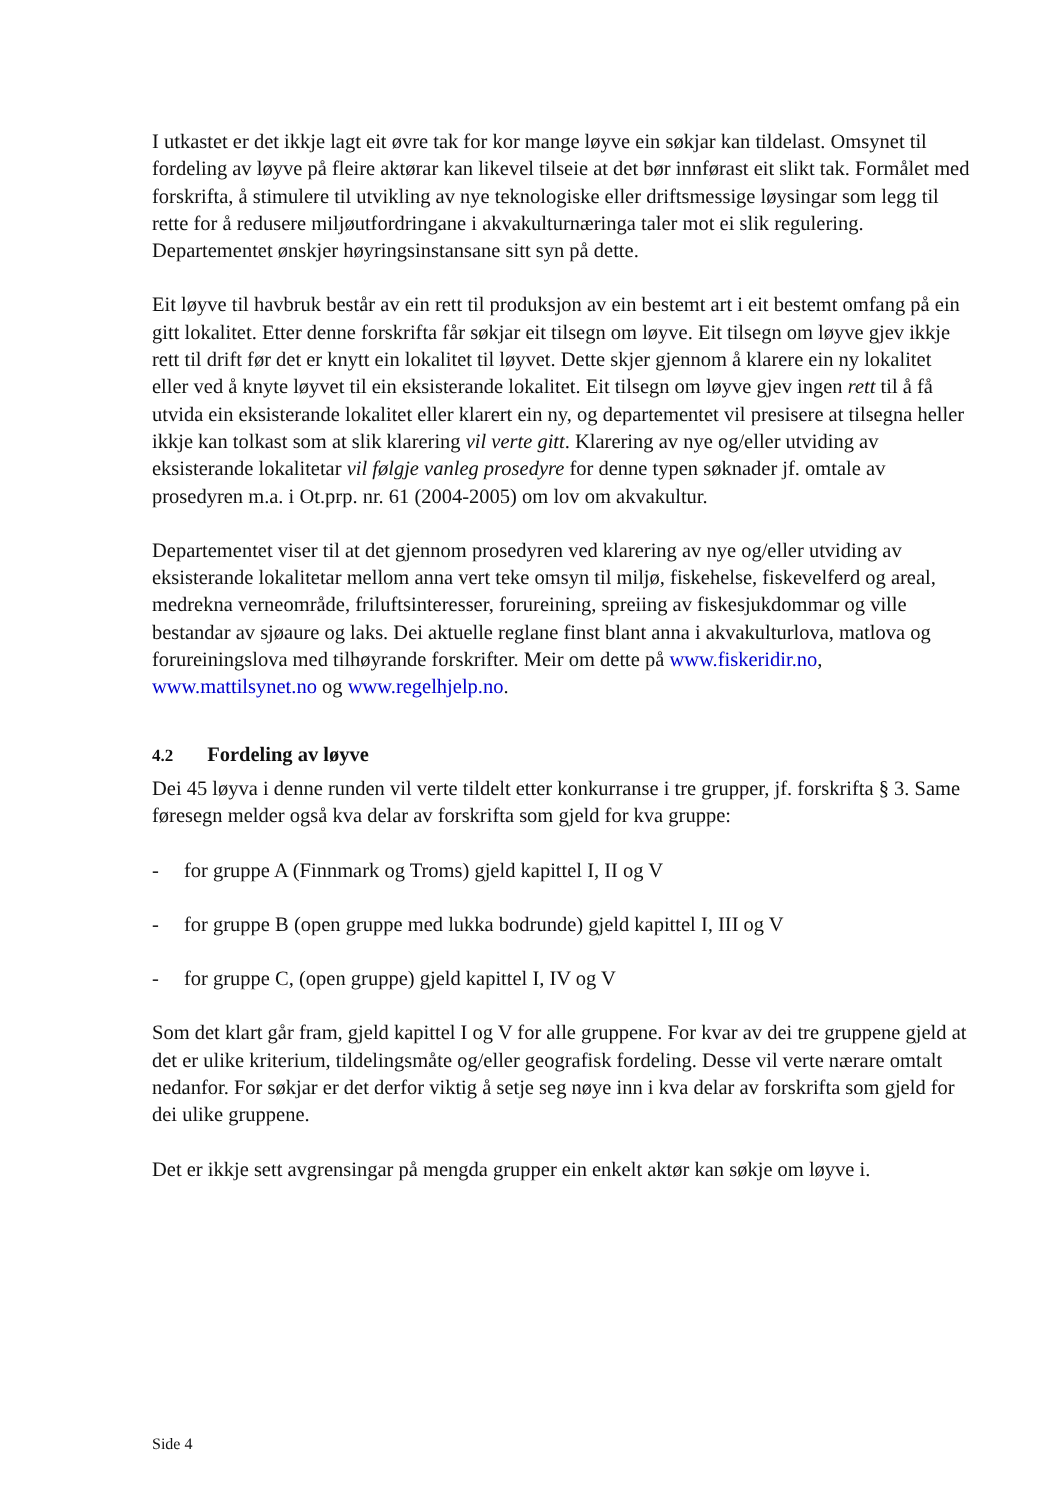I utkastet er det ikkje lagt eit øvre tak for kor mange løyve ein søkjar kan tildelast. Omsynet til fordeling av løyve på fleire aktørar kan likevel tilseie at det bør innførast eit slikt tak. Formålet med forskrifta, å stimulere til utvikling av nye teknologiske eller driftsmessige løysingar som legg til rette for å redusere miljøutfordringane i akvakulturnæringa taler mot ei slik regulering. Departementet ønskjer høyringsinstansane sitt syn på dette.
Eit løyve til havbruk består av ein rett til produksjon av ein bestemt art i eit bestemt omfang på ein gitt lokalitet. Etter denne forskrifta får søkjar eit tilsegn om løyve. Eit tilsegn om løyve gjev ikkje rett til drift før det er knytt ein lokalitet til løyvet. Dette skjer gjennom å klarere ein ny lokalitet eller ved å knyte løyvet til ein eksisterande lokalitet. Eit tilsegn om løyve gjev ingen rett til å få utvida ein eksisterande lokalitet eller klarert ein ny, og departementet vil presisere at tilsegna heller ikkje kan tolkast som at slik klarering vil verte gitt. Klarering av nye og/eller utviding av eksisterande lokalitetar vil følgje vanleg prosedyre for denne typen søknader jf. omtale av prosedyren m.a. i Ot.prp. nr. 61 (2004-2005) om lov om akvakultur.
Departementet viser til at det gjennom prosedyren ved klarering av nye og/eller utviding av eksisterande lokalitetar mellom anna vert teke omsyn til miljø, fiskehelse, fiskevelferd og areal, medrekna verneområde, friluftsinteresser, forureining, spreiing av fiskesjukdommar og ville bestandar av sjøaure og laks. Dei aktuelle reglane finst blant anna i akvakulturlova, matlova og forureiningslova med tilhøyrande forskrifter. Meir om dette på www.fiskeridir.no, www.mattilsynet.no og www.regelhjelp.no.
4.2 Fordeling av løyve
Dei 45 løyva i denne runden vil verte tildelt etter konkurranse i tre grupper, jf. forskrifta § 3. Same føresegn melder også kva delar av forskrifta som gjeld for kva gruppe:
- for gruppe A (Finnmark og Troms) gjeld kapittel I, II og V
- for gruppe B (open gruppe med lukka bodrunde) gjeld kapittel I, III og V
- for gruppe C, (open gruppe) gjeld kapittel I, IV og V
Som det klart går fram, gjeld kapittel I og V for alle gruppene. For kvar av dei tre gruppene gjeld at det er ulike kriterium, tildelingsmåte og/eller geografisk fordeling. Desse vil verte nærare omtalt nedanfor. For søkjar er det derfor viktig å setje seg nøye inn i kva delar av forskrifta som gjeld for dei ulike gruppene.
Det er ikkje sett avgrensingar på mengda grupper ein enkelt aktør kan søkje om løyve i.
Side 4